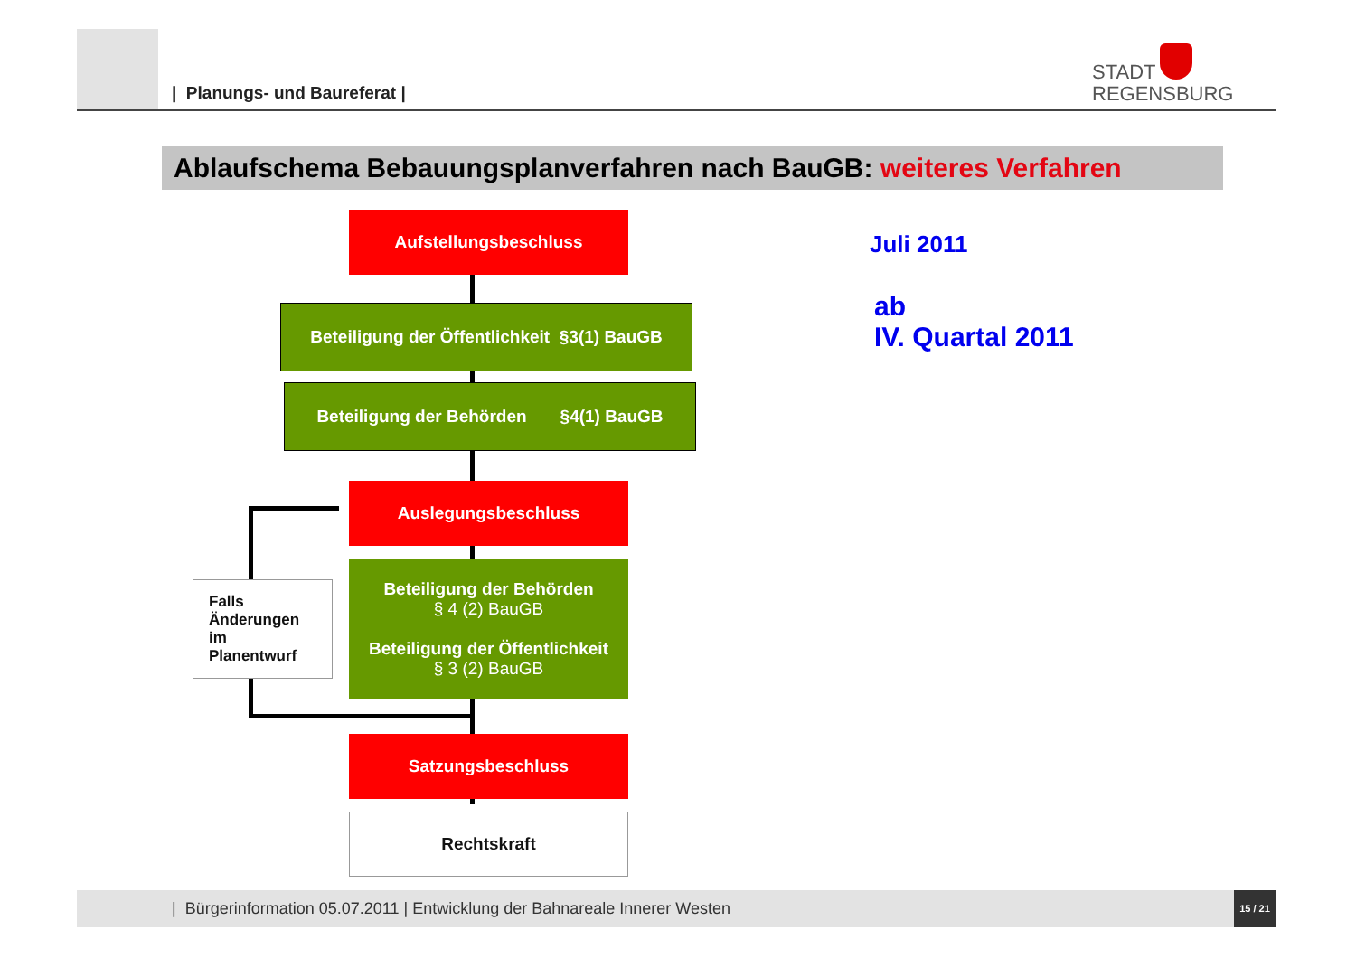| Planungs- und Baureferat |
STADT
REGENSBURG
Ablaufschema Bebauungsplanverfahren nach BauGB: weiteres Verfahren
Aufstellungsbeschluss
Beteiligung der Öffentlichkeit §3(1) BauGB
Beteiligung der Behörden §4(1) BauGB
Auslegungsbeschluss
Beteiligung der Behörden
§ 4 (2) BauGB
Beteiligung der Öffentlichkeit
§ 3 (2) BauGB
Falls
Änderungen
im
Planentwurf
Satzungsbeschluss
Rechtskraft
Juli 2011
ab
IV. Quartal 2011
| Bürgerinformation 05.07.2011 | Entwicklung der Bahnareale Innerer Westen
15 / 21